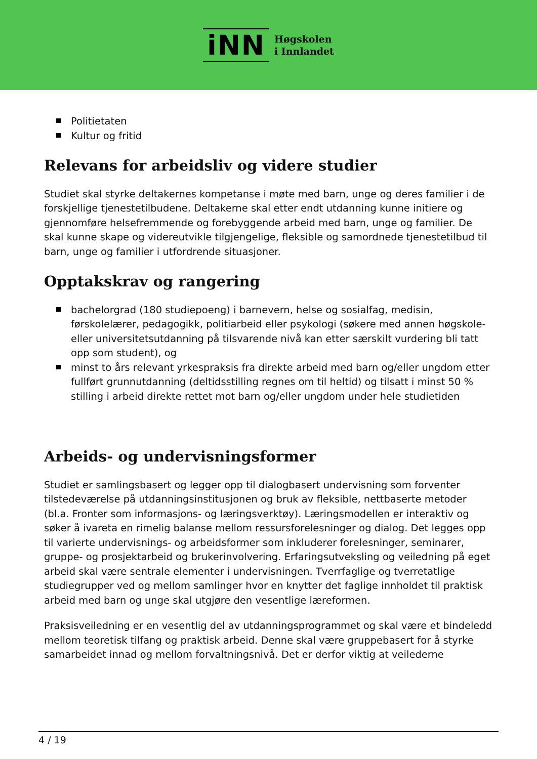iNN
Høgskolen
i Innlandet
Politietaten
Kultur og fritid
Relevans for arbeidsliv og videre studier
Studiet skal styrke deltakernes kompetanse i møte med barn, unge og deres familier i de forskjellige tjenestetilbudene. Deltakerne skal etter endt utdanning kunne initiere og gjennomføre helsefremmende og forebyggende arbeid med barn, unge og familier. De skal kunne skape og videreutvikle tilgjengelige, fleksible og samordnede tjenestetilbud til barn, unge og familier i utfordrende situasjoner.
Opptakskrav og rangering
bachelorgrad (180 studiepoeng) i barnevern, helse og sosialfag, medisin, førskolelærer, pedagogikk, politiarbeid eller psykologi (søkere med annen høgskole- eller universitetsutdanning på tilsvarende nivå kan etter særskilt vurdering bli tatt opp som student), og
minst to års relevant yrkespraksis fra direkte arbeid med barn og/eller ungdom etter fullført grunnutdanning (deltidsstilling regnes om til heltid) og tilsatt i minst 50 % stilling i arbeid direkte rettet mot barn og/eller ungdom under hele studietiden
Arbeids- og undervisningsformer
Studiet er samlingsbasert og legger opp til dialogbasert undervisning som forventer tilstedeværelse på utdanningsinstitusjonen og bruk av fleksible, nettbaserte metoder (bl.a. Fronter som informasjons- og læringsverktøy). Læringsmodellen er interaktiv og søker å ivareta en rimelig balanse mellom ressursforelesninger og dialog. Det legges opp til varierte undervisnings- og arbeidsformer som inkluderer forelesninger, seminarer, gruppe- og prosjektarbeid og brukerinvolvering. Erfaringsutveksling og veiledning på eget arbeid skal være sentrale elementer i undervisningen. Tverrfaglige og tverretatlige studiegrupper ved og mellom samlinger hvor en knytter det faglige innholdet til praktisk arbeid med barn og unge skal utgjøre den vesentlige læreformen.
Praksisveiledning er en vesentlig del av utdanningsprogrammet og skal være et bindeledd mellom teoretisk tilfang og praktisk arbeid. Denne skal være gruppebasert for å styrke samarbeidet innad og mellom forvaltningsnivå. Det er derfor viktig at veilederne
4 / 19